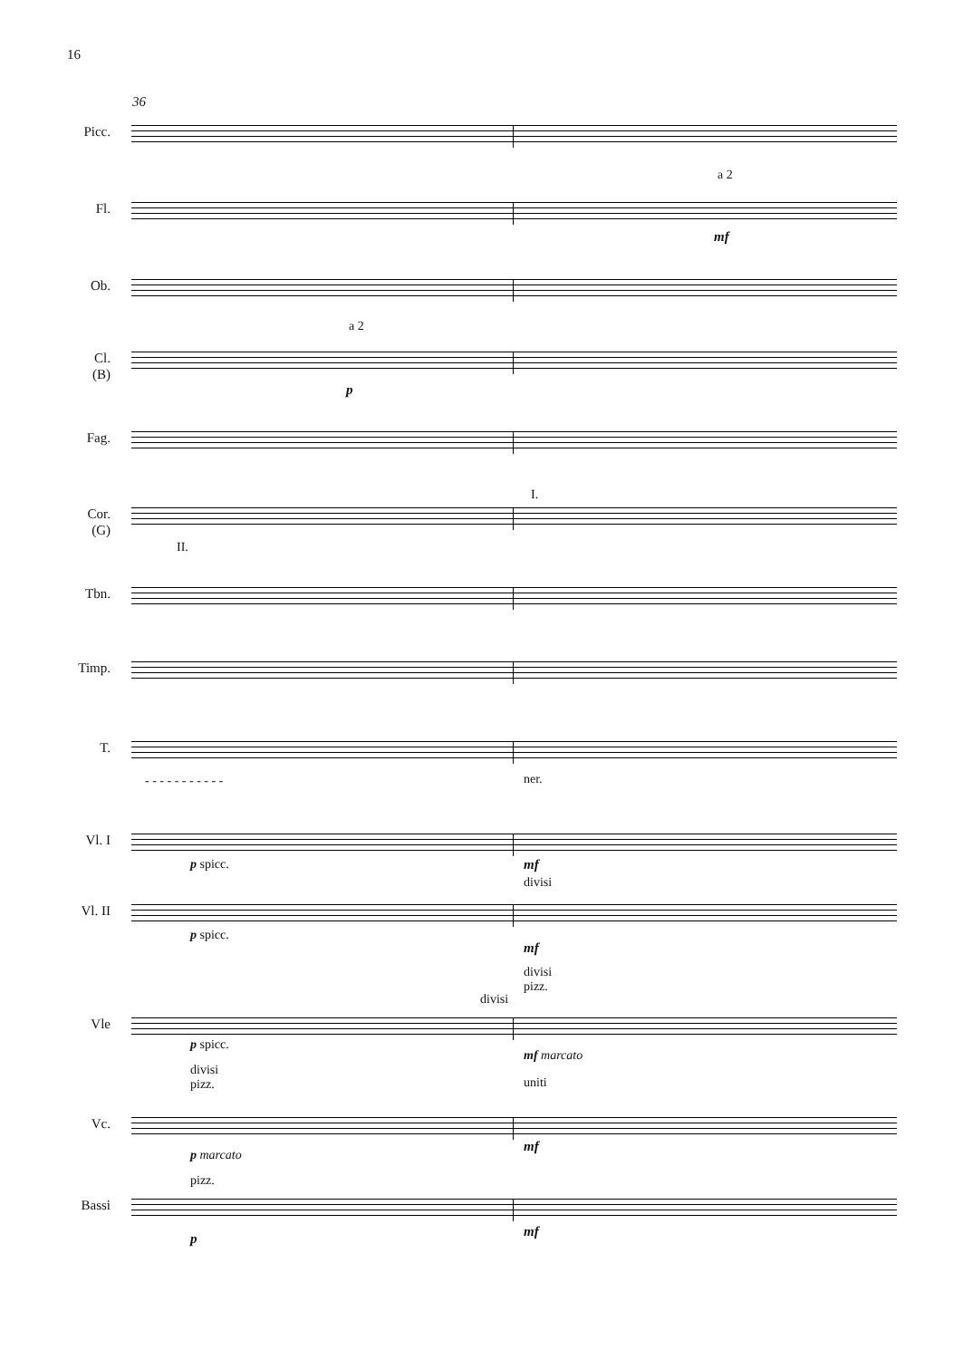16
36
Picc.
Fl.
a 2
mf
Ob.
Cl.
(B)
a 2
p
Fag.
Cor.
(G)
II.
I.
Tbn.
Timp.
T.
- - - - - - - - - - - ner.
Vl. I
p spicc. mf
Vl. II
p spicc.
divisi
mf
Vle
divisi
divisi
pizz.
p spicc.
mf marcato
Vc.
divisi
pizz.
uniti
p marcato
mf
Bassi
pizz.
p mf